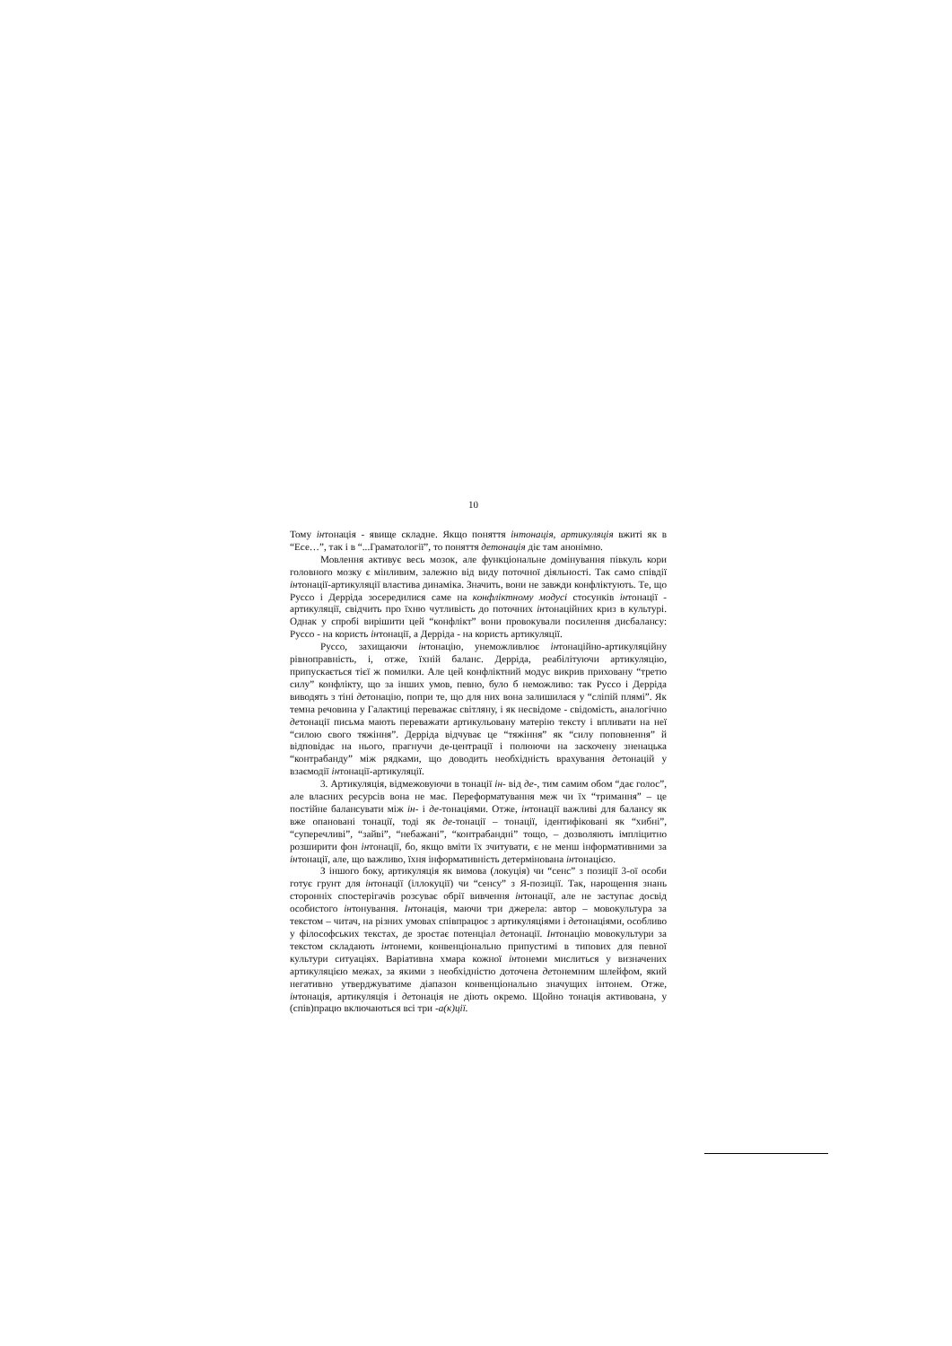10
Тому інтонація - явище складне. Якщо поняття інтонація, артикуляція вжиті як в “Есе…”, так і в “...Граматології”, то поняття детонація діє там анонімно.
Мовлення активує весь мозок, але функціональне домінування півкуль кори головного мозку є мінливим, залежно від виду поточної діяльності. Так само співдії інтонації-артикуляції властива динаміка. Значить, вони не завжди конфліктують. Те, що Руссо і Дерріда зосередилися саме на конфліктному модусі стосунків інтонації - артикуляції, свідчить про їхню чутливість до поточних інтонаційних криз в культурі. Однак у спробі вирішити цей “конфлікт” вони провокували посилення дисбалансу: Руссо - на користь інтонації, а Дерріда - на користь артикуляції.
Руссо, захищаючи інтонацію, унеможливлює інтонаційно-артикуляційну рівноправність, і, отже, їхній баланс. Дерріда, реабілітуючи артикуляцію, припускається тієї ж помилки. Але цей конфліктний модус викрив приховану “третю силу” конфлікту, що за інших умов, певно, було б неможливо: так Руссо і Дерріда виводять з тіні детонацію, попри те, що для них вона залишилася у “сліпій плямі”. Як темна речовина у Галактиці переважає світляну, і як несвідоме - свідомість, аналогічно детонації письма мають переважати артикульовану матерію тексту і впливати на неї “силою свого тяжіння”. Дерріда відчуває це “тяжіння” як “силу поповнення” й відповідає на нього, прагнучи де-центрації і полюючи на заскочену зненацька “контрабанду” між рядками, що доводить необхідність врахування детонацій у взаємодії інтонації-артикуляції.
3. Артикуляція, відмежовуючи в тонації ін- від де-, тим самим обом “дає голос”, але власних ресурсів вона не має. Переформатування меж чи їх “тримання” – це постійне балансувати між ін- і де-тонаціями. Отже, інтонації важливі для балансу як вже опановані тонації, тоді як де-тонації – тонації, ідентифіковані як “хибні”, “суперечливі”, “зайві”, “небажані”, “контрабандні” тощо, – дозволяють імпліцитно розширити фон інтонації, бо, якщо вміти їх зчитувати, є не менш інформативними за інтонації, але, що важливо, їхня інформативність детермінована інтонацією.
З іншого боку, артикуляція як вимова (локуція) чи “сенс” з позиції 3-ої особи готує грунт для інтонації (іллокуції) чи “сенсу” з Я-позиції. Так, нарощення знань сторонніх спостерігачів розсуває обрії вивчення інтонації, але не заступає досвід особистого інтонування. Інтонація, маючи три джерела: автор – мовокультура за текстом – читач, на різних умовах співпрацює з артикуляціями і детонаціями, особливо у філософських текстах, де зростає потенціал детонації. Інтонацію мовокультури за текстом складають інтонеми, конвенціонально припустимі в типових для певної культури ситуаціях. Варіативна хмара кожної інтонеми мислиться у визначених артикуляцією межах, за якими з необхідністю доточена детонемним шлейфом, який негативно утверджуватиме діапазон конвенціонально значущих інтонем. Отже, інтонація, артикуляція і детонація не діють окремо. Щойно тонація активована, у (спів)працю включаються всі три -а(к)ції.